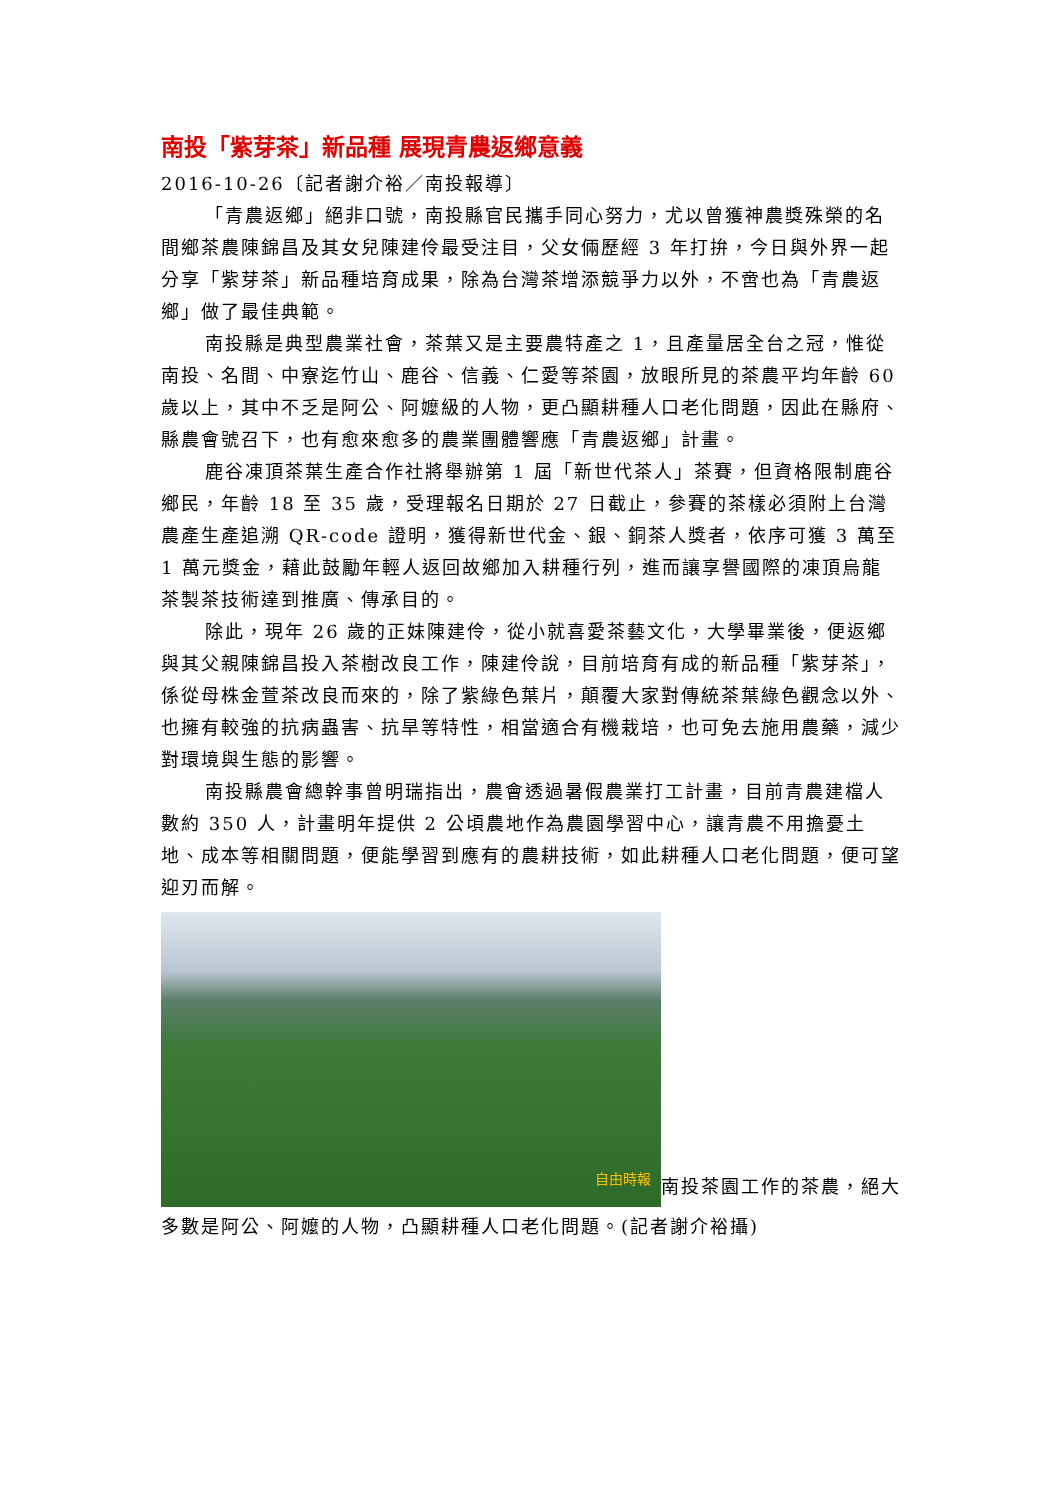南投「紫芽茶」新品種 展現青農返鄉意義
2016-10-26〔記者謝介裕／南投報導〕
「青農返鄉」絕非口號，南投縣官民攜手同心努力，尤以曾獲神農獎殊榮的名間鄉茶農陳錦昌及其女兒陳建伶最受注目，父女倆歷經 3 年打拚，今日與外界一起分享「紫芽茶」新品種培育成果，除為台灣茶增添競爭力以外，不啻也為「青農返鄉」做了最佳典範。
南投縣是典型農業社會，茶葉又是主要農特產之 1，且產量居全台之冠，惟從南投、名間、中寮迄竹山、鹿谷、信義、仁愛等茶園，放眼所見的茶農平均年齡 60 歲以上，其中不乏是阿公、阿嬤級的人物，更凸顯耕種人口老化問題，因此在縣府、縣農會號召下，也有愈來愈多的農業團體響應「青農返鄉」計畫。
鹿谷凍頂茶葉生產合作社將舉辦第 1 屆「新世代茶人」茶賽，但資格限制鹿谷鄉民，年齡 18 至 35 歲，受理報名日期於 27 日截止，參賽的茶樣必須附上台灣農產生產追溯 QR-code 證明，獲得新世代金、銀、銅茶人獎者，依序可獲 3 萬至 1 萬元獎金，藉此鼓勵年輕人返回故鄉加入耕種行列，進而讓享譽國際的凍頂烏龍茶製茶技術達到推廣、傳承目的。
除此，現年 26 歲的正妹陳建伶，從小就喜愛茶藝文化，大學畢業後，便返鄉與其父親陳錦昌投入茶樹改良工作，陳建伶說，目前培育有成的新品種「紫芽茶」，係從母株金萱茶改良而來的，除了紫綠色葉片，顛覆大家對傳統茶葉綠色觀念以外、也擁有較強的抗病蟲害、抗旱等特性，相當適合有機栽培，也可免去施用農藥，減少對環境與生態的影響。
南投縣農會總幹事曾明瑞指出，農會透過暑假農業打工計畫，目前青農建檔人數約 350 人，計畫明年提供 2 公頃農地作為農園學習中心，讓青農不用擔憂土地、成本等相關問題，便能學習到應有的農耕技術，如此耕種人口老化問題，便可望迎刃而解。
自由時報 南投茶園工作的茶農，絕大多數是阿公、阿嬤的人物，凸顯耕種人口老化問題。(記者謝介裕攝)